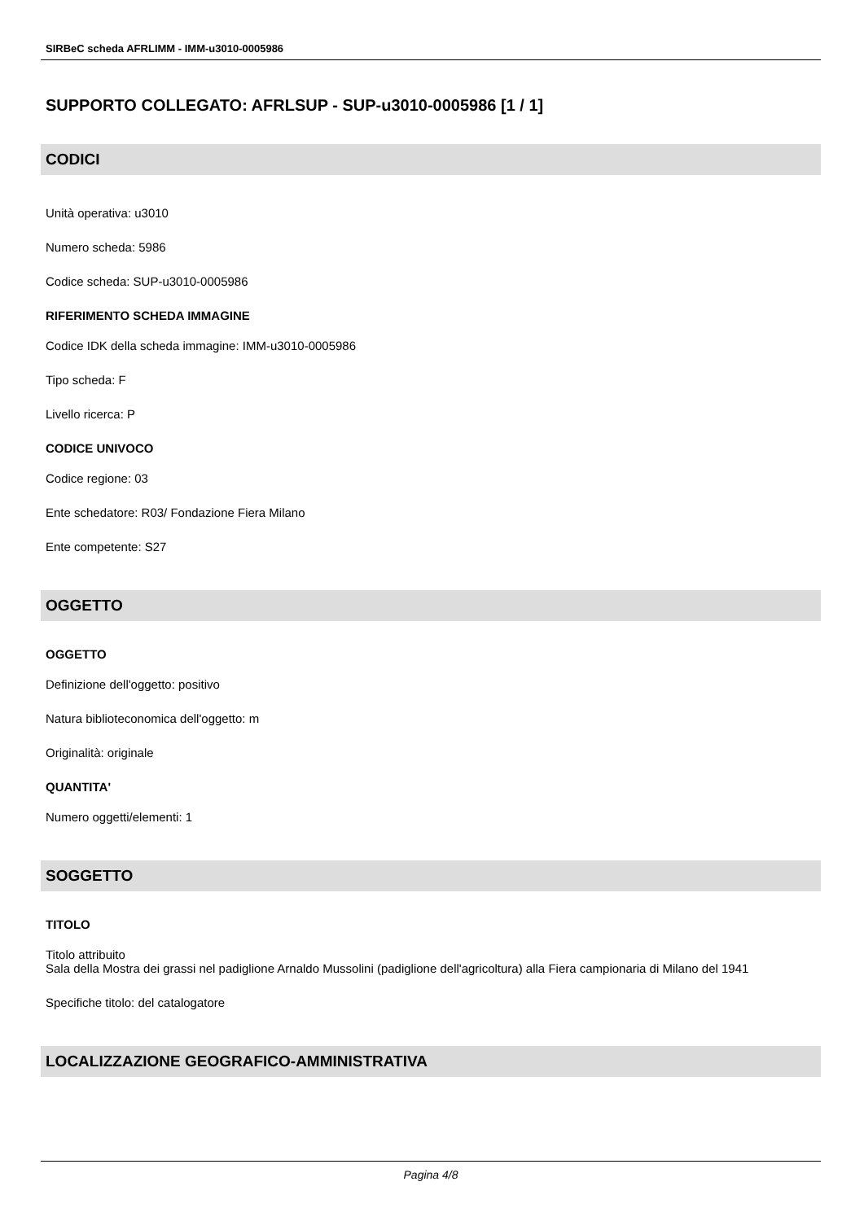SIRBeC scheda AFRLIMM - IMM-u3010-0005986
SUPPORTO COLLEGATO: AFRLSUP - SUP-u3010-0005986 [1 / 1]
CODICI
Unità operativa: u3010
Numero scheda: 5986
Codice scheda: SUP-u3010-0005986
RIFERIMENTO SCHEDA IMMAGINE
Codice IDK della scheda immagine: IMM-u3010-0005986
Tipo scheda: F
Livello ricerca: P
CODICE UNIVOCO
Codice regione: 03
Ente schedatore: R03/ Fondazione Fiera Milano
Ente competente: S27
OGGETTO
OGGETTO
Definizione dell'oggetto: positivo
Natura biblioteconomica dell'oggetto: m
Originalità: originale
QUANTITA'
Numero oggetti/elementi: 1
SOGGETTO
TITOLO
Titolo attribuito
Sala della Mostra dei grassi nel padiglione Arnaldo Mussolini (padiglione dell'agricoltura) alla Fiera campionaria di Milano del 1941
Specifiche titolo: del catalogatore
LOCALIZZAZIONE GEOGRAFICO-AMMINISTRATIVA
Pagina 4/8